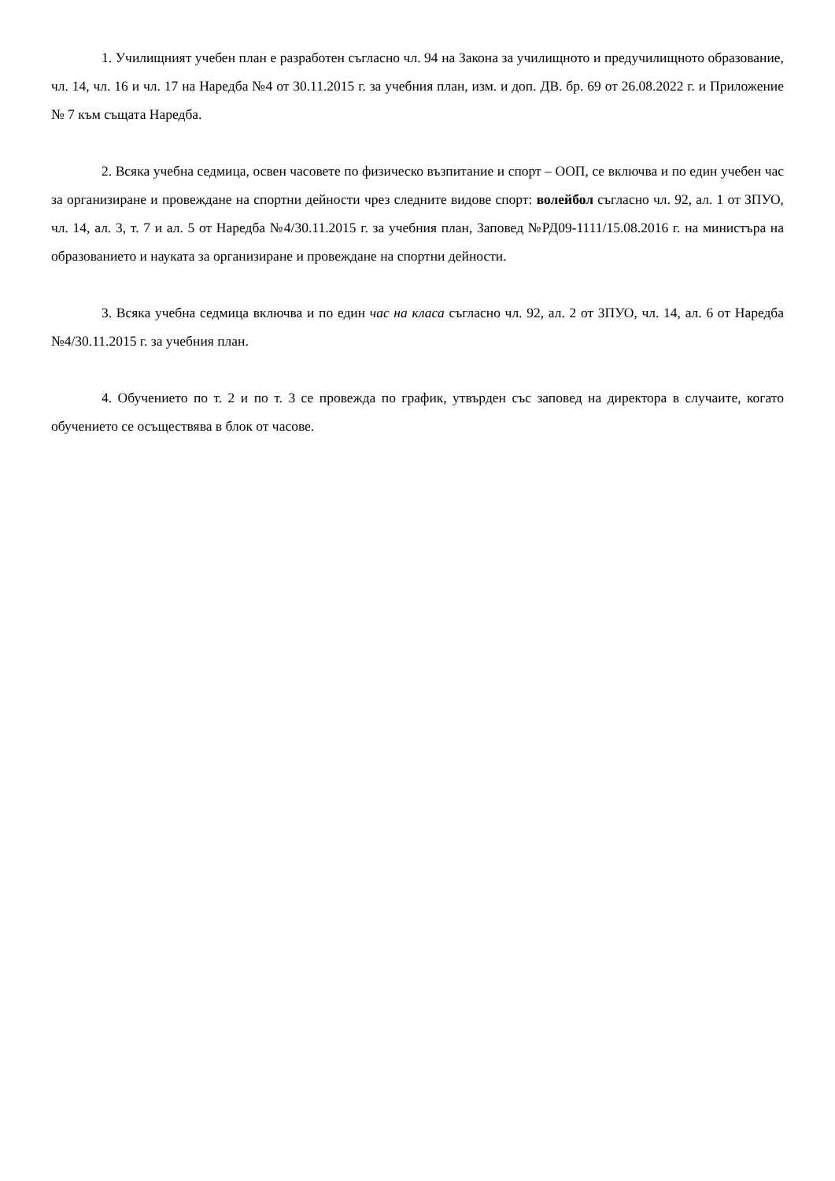1. Училищният учебен план е разработен съгласно чл. 94 на Закона за училищното и предучилищното образование, чл. 14, чл. 16 и чл. 17 на Наредба №4 от 30.11.2015 г. за учебния план, изм. и доп. ДВ. бр. 69 от 26.08.2022 г. и Приложение № 7 към същата Наредба.
2. Всяка учебна седмица, освен часовете по физическо възпитание и спорт – ООП, се включва и по един учебен час за организиране и провеждане на спортни дейности чрез следните видове спорт: волейбол съгласно чл. 92, ал. 1 от ЗПУО, чл. 14, ал. 3, т. 7 и ал. 5 от Наредба №4/30.11.2015 г. за учебния план, Заповед №РД09-1111/15.08.2016 г. на министъра на образованието и науката за организиране и провеждане на спортни дейности.
3. Всяка учебна седмица включва и по един час на класа съгласно чл. 92, ал. 2 от ЗПУО, чл. 14, ал. 6 от Наредба №4/30.11.2015 г. за учебния план.
4. Обучението по т. 2 и по т. 3 се провежда по график, утвърден със заповед на директора в случаите, когато обучението се осъществява в блок от часове.